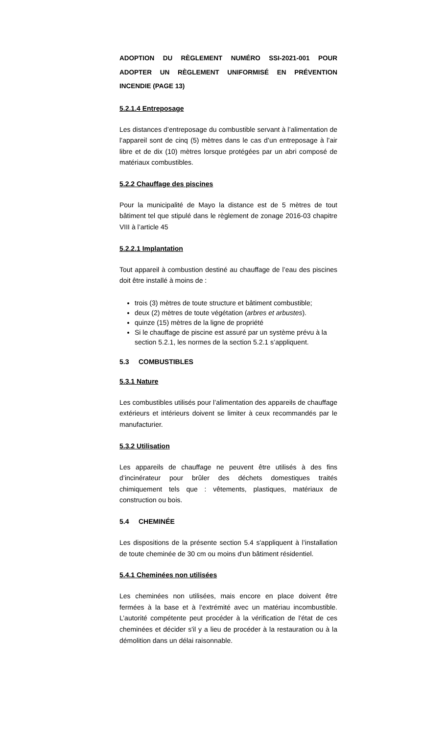ADOPTION DU RÈGLEMENT NUMÉRO SSI-2021-001 POUR ADOPTER UN RÈGLEMENT UNIFORMISÉ EN PRÉVENTION INCENDIE (PAGE 13)
5.2.1.4 Entreposage
Les distances d’entreposage du combustible servant à l’alimentation de l’appareil sont de cinq (5) mètres dans le cas d’un entreposage à l’air libre et de dix (10) mètres lorsque protégées par un abri composé de matériaux combustibles.
5.2.2 Chauffage des piscines
Pour la municipalité de Mayo la distance est de 5 mètres de tout bâtiment tel que stipulé dans le règlement de zonage 2016-03 chapitre VIII à l’article 45
5.2.2.1 Implantation
Tout appareil à combustion destiné au chauffage de l’eau des piscines doit être installé à moins de :
trois (3) mètres de toute structure et bâtiment combustible;
deux (2) mètres de toute végétation (arbres et arbustes).
quinze (15) mètres de la ligne de propriété
Si le chauffage de piscine est assuré par un système prévu à la section 5.2.1, les normes de la section 5.2.1 s’appliquent.
5.3 COMBUSTIBLES
5.3.1 Nature
Les combustibles utilisés pour l’alimentation des appareils de chauffage extérieurs et intérieurs doivent se limiter à ceux recommandés par le manufacturier.
5.3.2 Utilisation
Les appareils de chauffage ne peuvent être utilisés à des fins d’incinérateur pour brûler des déchets domestiques traités chimiquement tels que : vêtements, plastiques, matériaux de construction ou bois.
5.4 CHEMINÉE
Les dispositions de la présente section 5.4 s'appliquent à l’installation de toute cheminée de 30 cm ou moins d'un bâtiment résidentiel.
5.4.1 Cheminées non utilisées
Les cheminées non utilisées, mais encore en place doivent être fermées à la base et à l’extrémité avec un matériau incombustible. L’autorité compétente peut procéder à la vérification de l'état de ces cheminées et décider s'il y a lieu de procéder à la restauration ou à la démolition dans un délai raisonnable.